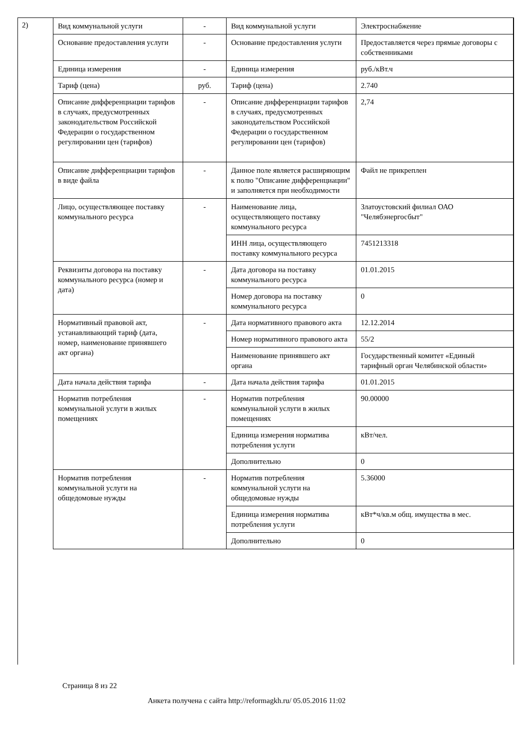2)
| Вид коммунальной услуги | - | Вид коммунальной услуги | Электроснабжение |
| Основание предоставления услуги | - | Основание предоставления услуги | Предоставляется через прямые договоры с собственниками |
| Единица измерения | - | Единица измерения | руб./кВт.ч |
| Тариф (цена) | руб. | Тариф (цена) | 2.740 |
| Описание дифференциации тарифов в случаях, предусмотренных законодательством Российской Федерации о государственном регулировании цен (тарифов) | - | Описание дифференциации тарифов в случаях, предусмотренных законодательством Российской Федерации о государственном регулировании цен (тарифов) | 2,74 |
| Описание дифференциации тарифов в виде файла | - | Данное поле является расширяющим к полю "Описание дифференциации" и заполняется при необходимости | Файл не прикреплен |
| Лицо, осуществляющее поставку коммунального ресурса | - | Наименование лица, осуществляющего поставку коммунального ресурса | Златоустовский филиал ОАО "Челябэнергосбыт" |
| | | ИНН лица, осуществляющего поставку коммунального ресурса | 7451213318 |
| Реквизиты договора на поставку коммунального ресурса (номер и дата) | - | Дата договора на поставку коммунального ресурса | 01.01.2015 |
| | | Номер договора на поставку коммунального ресурса | 0 |
| Нормативный правовой акт, устанавливающий тариф (дата, номер, наименование принявшего акт органа) | - | Дата нормативного правового акта | 12.12.2014 |
| | | Номер нормативного правового акта | 55/2 |
| | | Наименование принявшего акт органа | Государственный комитет «Единый тарифный орган Челябинской области» |
| Дата начала действия тарифа | - | Дата начала действия тарифа | 01.01.2015 |
| Норматив потребления коммунальной услуги в жилых помещениях | - | Норматив потребления коммунальной услуги в жилых помещениях | 90.00000 |
| | | Единица измерения норматива потребления услуги | кВт/чел. |
| | | Дополнительно | 0 |
| Норматив потребления коммунальной услуги на общедомовые нужды | - | Норматив потребления коммунальной услуги на общедомовые нужды | 5.36000 |
| | | Единица измерения норматива потребления услуги | кВт*ч/кв.м общ. имущества в мес. |
| | | Дополнительно | 0 |
Страница 8 из 22
Анкета получена с сайта http://reformagkh.ru/ 05.05.2016 11:02